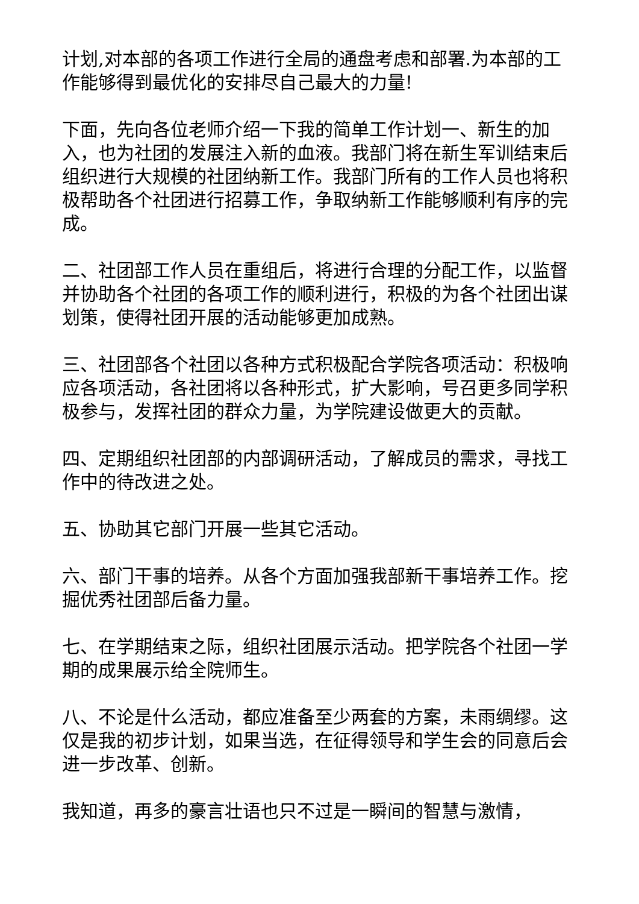计划,对本部的各项工作进行全局的通盘考虑和部署.为本部的工作能够得到最优化的安排尽自己最大的力量!
下面，先向各位老师介绍一下我的简单工作计划一、新生的加入，也为社团的发展注入新的血液。我部门将在新生军训结束后组织进行大规模的社团纳新工作。我部门所有的工作人员也将积极帮助各个社团进行招募工作，争取纳新工作能够顺利有序的完成。
二、社团部工作人员在重组后，将进行合理的分配工作，以监督并协助各个社团的各项工作的顺利进行，积极的为各个社团出谋划策，使得社团开展的活动能够更加成熟。
三、社团部各个社团以各种方式积极配合学院各项活动：积极响应各项活动，各社团将以各种形式，扩大影响，号召更多同学积极参与，发挥社团的群众力量，为学院建设做更大的贡献。
四、定期组织社团部的内部调研活动，了解成员的需求，寻找工作中的待改进之处。
五、协助其它部门开展一些其它活动。
六、部门干事的培养。从各个方面加强我部新干事培养工作。挖掘优秀社团部后备力量。
七、在学期结束之际，组织社团展示活动。把学院各个社团一学期的成果展示给全院师生。
八、不论是什么活动，都应准备至少两套的方案，未雨绸缪。这仅是我的初步计划，如果当选，在征得领导和学生会的同意后会进一步改革、创新。
我知道，再多的豪言壮语也只不过是一瞬间的智慧与激情，